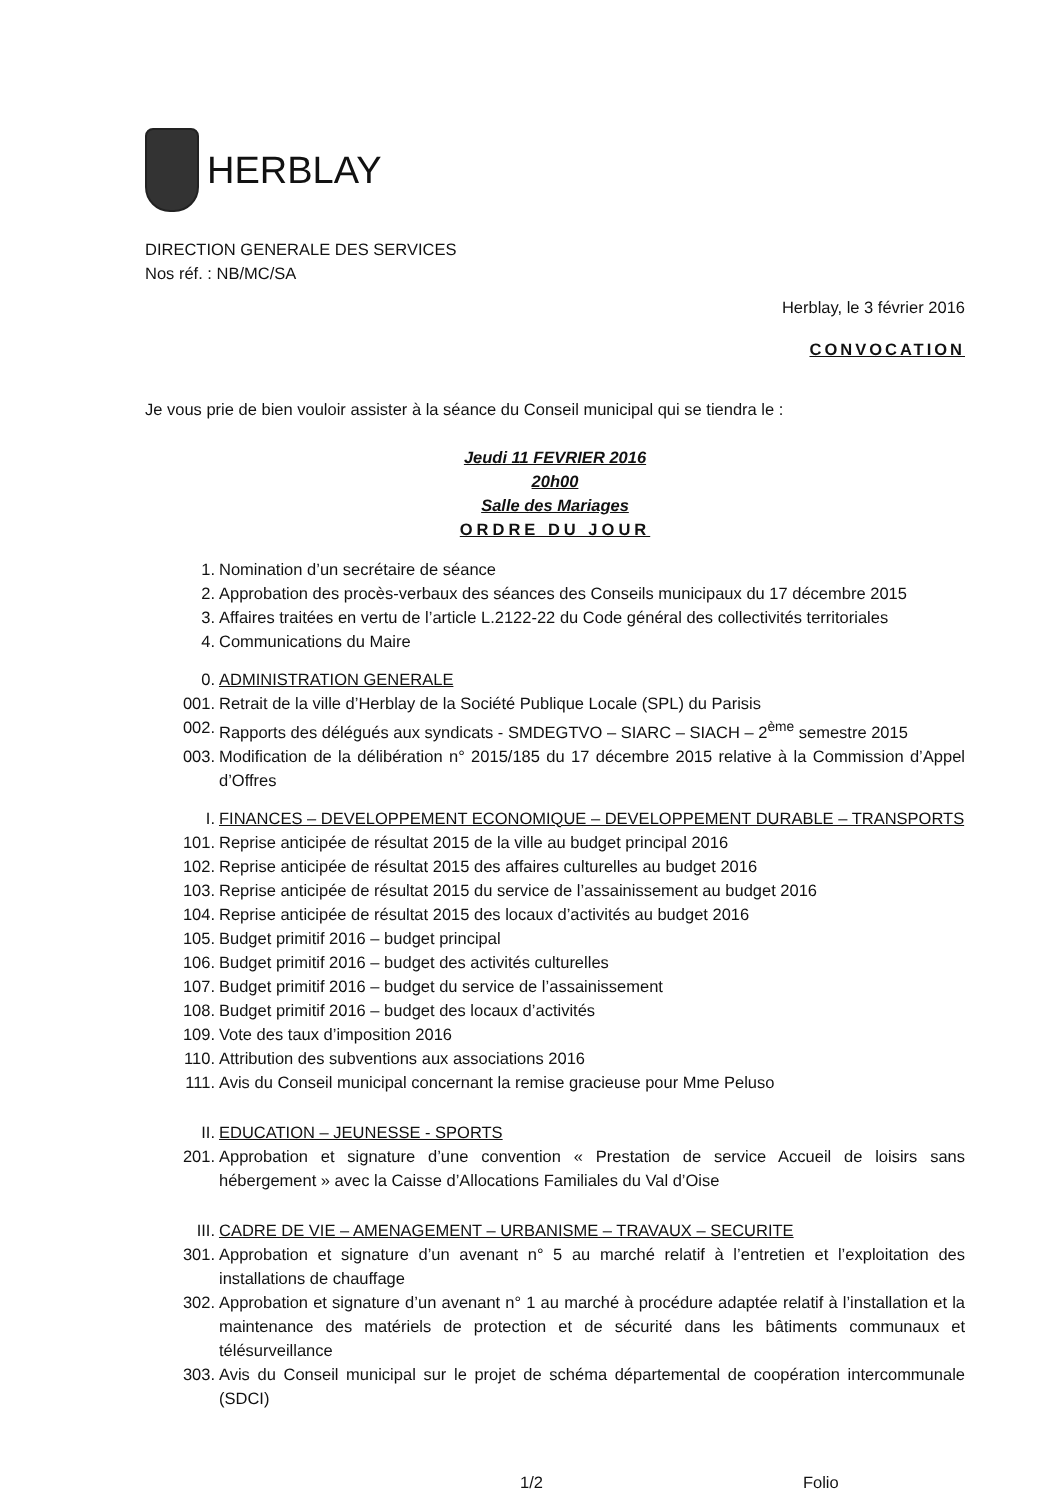HERBLAY
DIRECTION GENERALE DES SERVICES
Nos réf. : NB/MC/SA
Herblay, le 3 février 2016
CONVOCATION
Je vous prie de bien vouloir assister à la séance du Conseil municipal qui se tiendra le :
Jeudi 11 FEVRIER 2016
20h00
Salle des Mariages
ORDRE DU JOUR
1. Nomination d’un secrétaire de séance
2. Approbation des procès-verbaux des séances des Conseils municipaux du 17 décembre 2015
3. Affaires traitées en vertu de l’article L.2122-22 du Code général des collectivités territoriales
4. Communications du Maire
0. ADMINISTRATION GENERALE
001. Retrait de la ville d’Herblay de la Société Publique Locale (SPL) du Parisis
002. Rapports des délégués aux syndicats - SMDEGTVO – SIARC – SIACH – 2<sup>ème</sup> semestre 2015
003. Modification de la délibération n° 2015/185 du 17 décembre 2015 relative à la Commission d’Appel d’Offres
I. FINANCES – DEVELOPPEMENT ECONOMIQUE – DEVELOPPEMENT DURABLE – TRANSPORTS
101. Reprise anticipée de résultat 2015 de la ville au budget principal 2016
102. Reprise anticipée de résultat 2015 des affaires culturelles au budget 2016
103. Reprise anticipée de résultat 2015 du service de l’assainissement au budget 2016
104. Reprise anticipée de résultat 2015 des locaux d’activités au budget 2016
105. Budget primitif 2016 – budget principal
106. Budget primitif 2016 – budget des activités culturelles
107. Budget primitif 2016 – budget du service de l’assainissement
108. Budget primitif 2016 – budget des locaux d’activités
109. Vote des taux d’imposition 2016
110. Attribution des subventions aux associations 2016
111. Avis du Conseil municipal concernant la remise gracieuse pour Mme Peluso
II. EDUCATION – JEUNESSE - SPORTS
201. Approbation et signature d’une convention « Prestation de service Accueil de loisirs sans hébergement » avec la Caisse d’Allocations Familiales du Val d’Oise
III. CADRE DE VIE – AMENAGEMENT – URBANISME – TRAVAUX – SECURITE
301. Approbation et signature d’un avenant n° 5 au marché relatif à l’entretien et l’exploitation des installations de chauffage
302. Approbation et signature d’un avenant n° 1 au marché à procédure adaptée relatif à l’installation et la maintenance des matériels de protection et de sécurité dans les bâtiments communaux et télésurveillance
303. Avis du Conseil municipal sur le projet de schéma départemental de coopération intercommunale (SDCI)
1/2 Folio